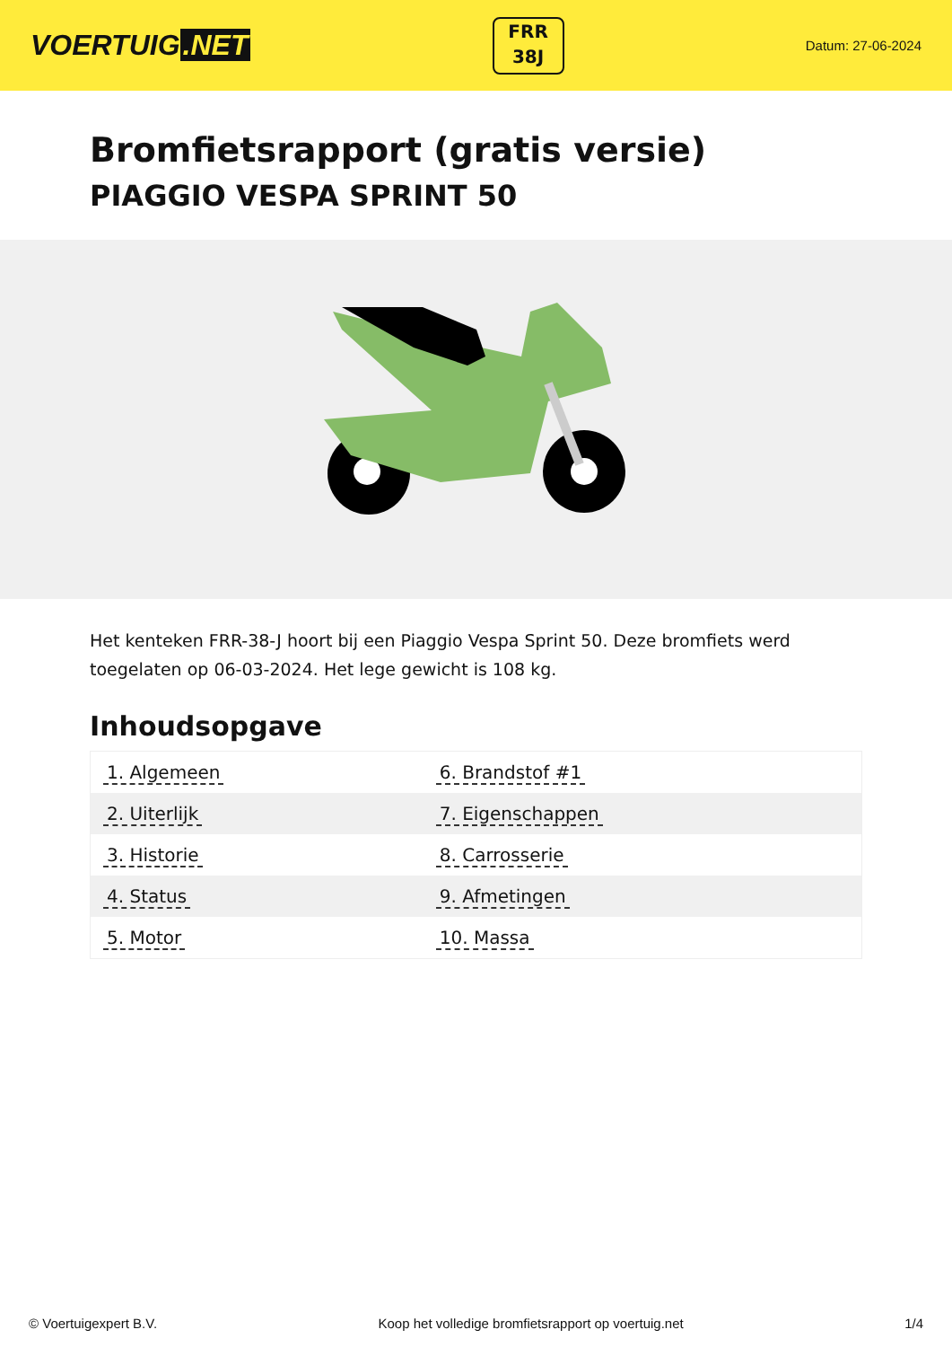VOERTUIG.NET
FRR
38J
Datum: 27-06-2024
Bromfietsrapport (gratis versie)
PIAGGIO VESPA SPRINT 50
Het kenteken FRR-38-J hoort bij een Piaggio Vespa Sprint 50. Deze bromfiets werd toegelaten op 06-03-2024. Het lege gewicht is 108 kg.
Inhoudsopgave
| 1. Algemeen | 6. Brandstof #1 |
| 2. Uiterlijk | 7. Eigenschappen |
| 3. Historie | 8. Carrosserie |
| 4. Status | 9. Afmetingen |
| 5. Motor | 10. Massa |
© Voertuigexpert B.V. Koop het volledige bromfietsrapport op voertuig.net 1/4